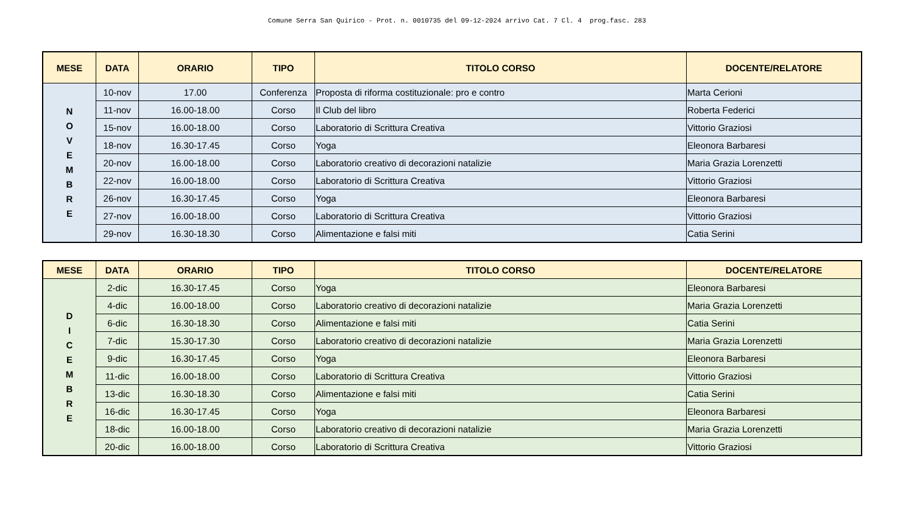Comune Serra San Quirico - Prot. n. 0010735 del 09-12-2024 arrivo Cat. 7 Cl. 4 prog.fasc. 283
| MESE | DATA | ORARIO | TIPO | TITOLO CORSO | DOCENTE/RELATORE |
| --- | --- | --- | --- | --- | --- |
| N O V E M B R E | 10-nov | 17.00 | Conferenza | Proposta di riforma costituzionale: pro e contro | Marta Cerioni |
| | 11-nov | 16.00-18.00 | Corso | Il Club del libro | Roberta Federici |
| | 15-nov | 16.00-18.00 | Corso | Laboratorio di Scrittura Creativa | Vittorio Graziosi |
| | 18-nov | 16.30-17.45 | Corso | Yoga | Eleonora Barbaresi |
| | 20-nov | 16.00-18.00 | Corso | Laboratorio creativo di decorazioni natalizie | Maria Grazia Lorenzetti |
| | 22-nov | 16.00-18.00 | Corso | Laboratorio di Scrittura Creativa | Vittorio Graziosi |
| | 26-nov | 16.30-17.45 | Corso | Yoga | Eleonora Barbaresi |
| | 27-nov | 16.00-18.00 | Corso | Laboratorio di Scrittura Creativa | Vittorio Graziosi |
| | 29-nov | 16.30-18.30 | Corso | Alimentazione e falsi miti | Catia Serini |
| MESE | DATA | ORARIO | TIPO | TITOLO CORSO | DOCENTE/RELATORE |
| --- | --- | --- | --- | --- | --- |
| D I C E M B R E | 2-dic | 16.30-17.45 | Corso | Yoga | Eleonora Barbaresi |
| | 4-dic | 16.00-18.00 | Corso | Laboratorio creativo di decorazioni natalizie | Maria Grazia Lorenzetti |
| | 6-dic | 16.30-18.30 | Corso | Alimentazione e falsi miti | Catia Serini |
| | 7-dic | 15.30-17.30 | Corso | Laboratorio creativo di decorazioni natalizie | Maria Grazia Lorenzetti |
| | 9-dic | 16.30-17.45 | Corso | Yoga | Eleonora Barbaresi |
| | 11-dic | 16.00-18.00 | Corso | Laboratorio di Scrittura Creativa | Vittorio Graziosi |
| | 13-dic | 16.30-18.30 | Corso | Alimentazione e falsi miti | Catia Serini |
| | 16-dic | 16.30-17.45 | Corso | Yoga | Eleonora Barbaresi |
| | 18-dic | 16.00-18.00 | Corso | Laboratorio creativo di decorazioni natalizie | Maria Grazia Lorenzetti |
| | 20-dic | 16.00-18.00 | Corso | Laboratorio di Scrittura Creativa | Vittorio Graziosi |